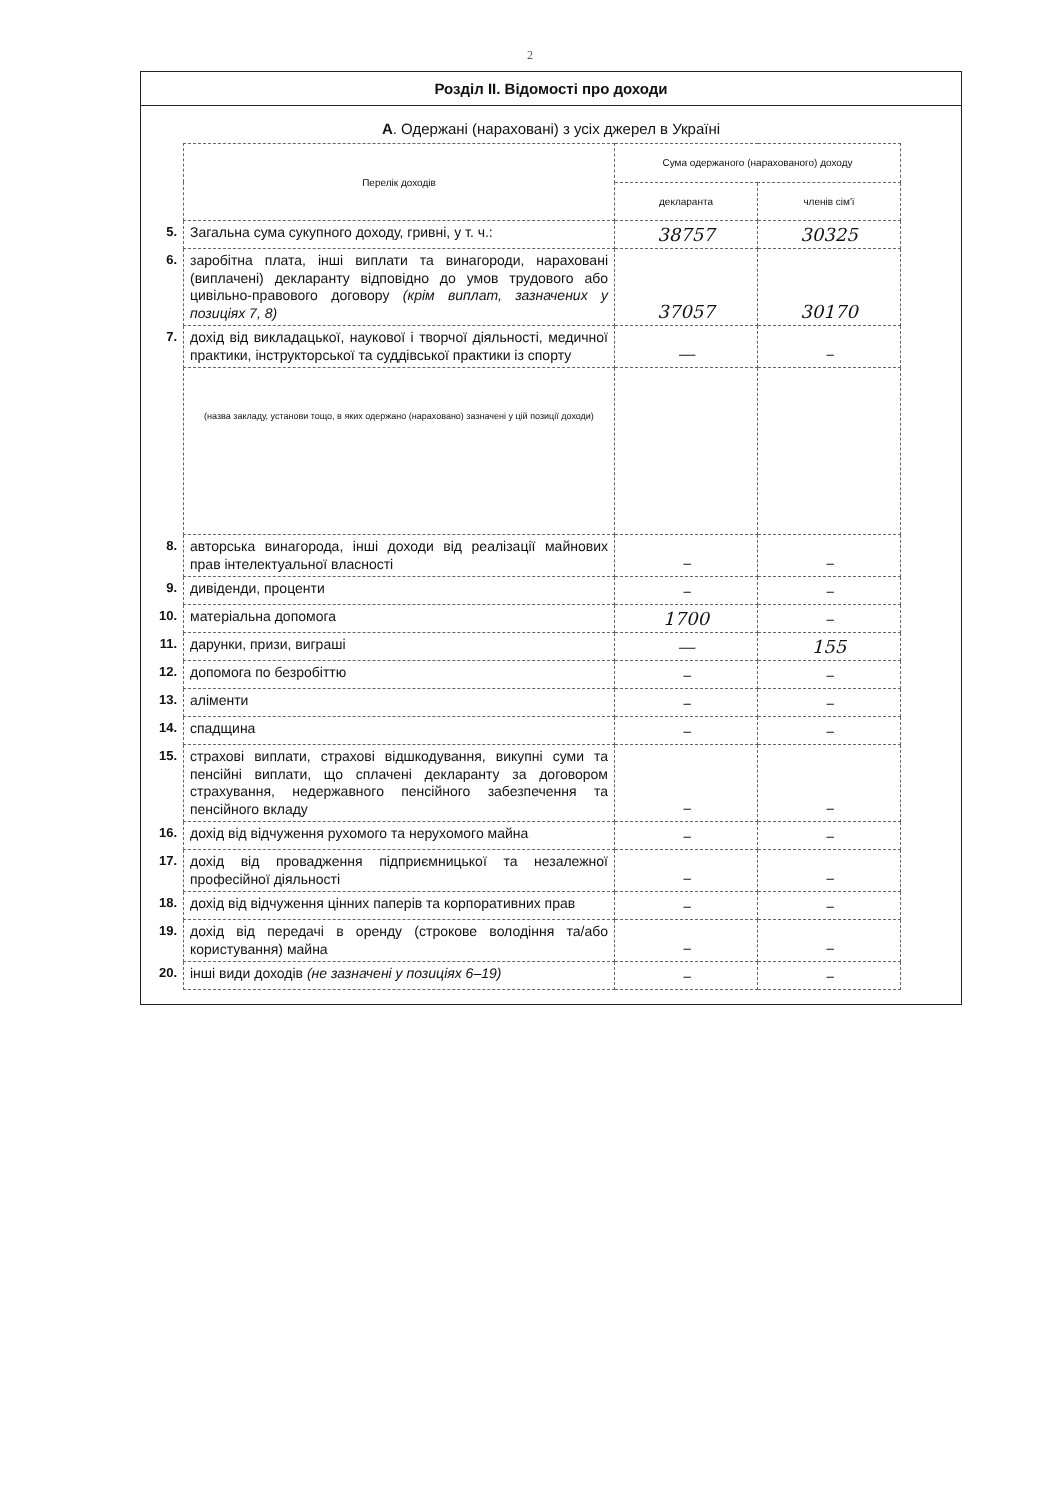2
Розділ II. Відомості про доходи
А. Одержані (нараховані) з усіх джерел в Україні
| | Перелік доходів | Сума одержаного (нарахованого) доходу | |
| | | декларанта | членів сім'ї |
| 5. | Загальна сума сукупного доходу, гривні, у т. ч.: | 38757 | 30325 |
| 6. | заробітна плата, інші виплати та винагороди, нараховані (виплачені) декларанту відповідно до умов трудового або цивільно-правового договору (крім виплат, зазначених у позиціях 7, 8) | 37057 | 30170 |
| 7. | дохід від викладацької, наукової і творчої діяльності, медичної практики, інструкторської та суддівської практики із спорту | — | – |
| | (назва закладу, установи тощо, в яких одержано (нараховано) зазначені у цій позиції доходи) | | |
| 8. | авторська винагорода, інші доходи від реалізації майнових прав інтелектуальної власності | – | – |
| 9. | дивіденди, проценти | – | – |
| 10. | матеріальна допомога | 1700 | – |
| 11. | дарунки, призи, виграші | — | 155 |
| 12. | допомога по безробіттю | – | – |
| 13. | аліменти | – | – |
| 14. | спадщина | – | – |
| 15. | страхові виплати, страхові відшкодування, викупні суми та пенсійні виплати, що сплачені декларанту за договором страхування, недержавного пенсійного забезпечення та пенсійного вкладу | – | – |
| 16. | дохід від відчуження рухомого та нерухомого майна | – | – |
| 17. | дохід від провадження підприємницької та незалежної професійної діяльності | – | – |
| 18. | дохід від відчуження цінних паперів та корпоративних прав | – | – |
| 19. | дохід від передачі в оренду (строкове володіння та/або користування) майна | – | – |
| 20. | інші види доходів (не зазначені у позиціях 6–19) | – | – |